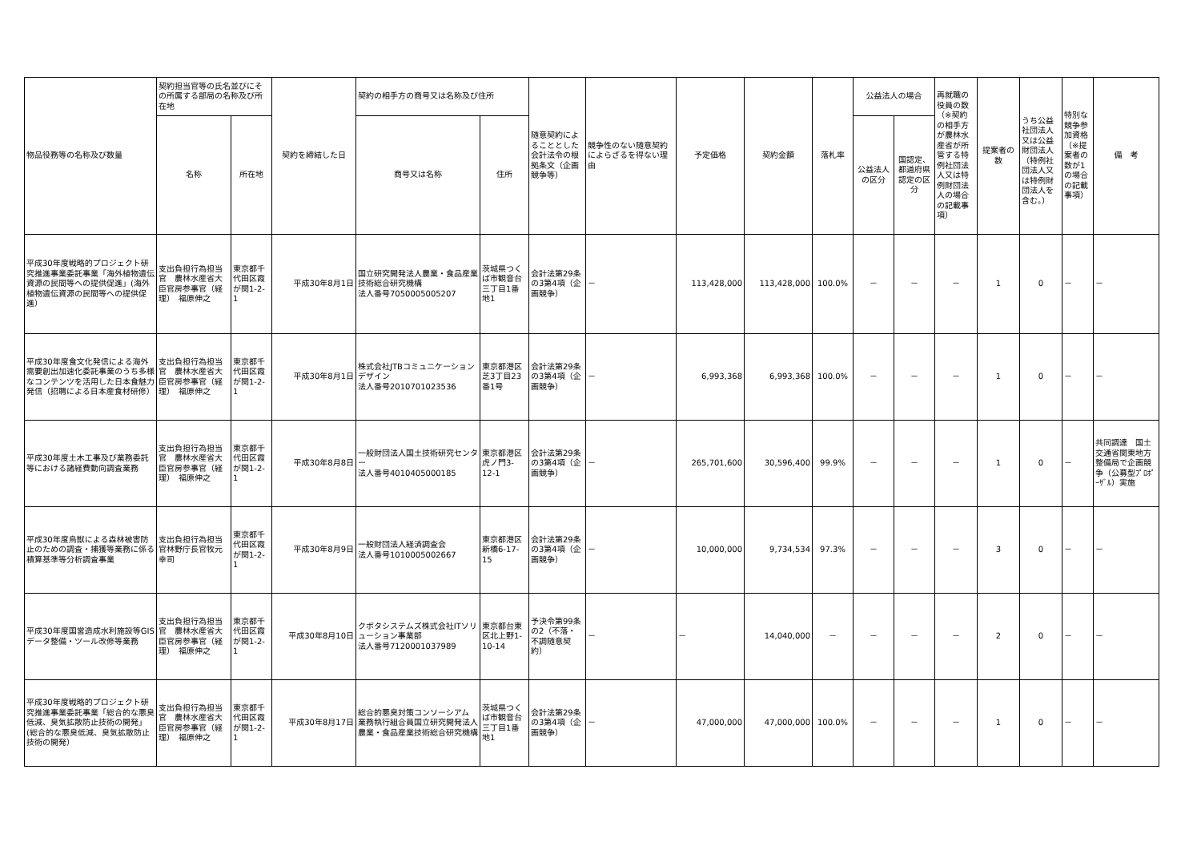| 物品役務等の名称及び数量 | 契約担当官等の氏名並びにその所属する部局の名称及び所在地 | | 契約を締結した日 | 契約の相手方の商号又は名称及び住所 | | 随意契約によることとした会計法令の根拠条文（企画競争等） | 競争性のない随意契約によらざるを得ない理由 | 予定価格 | 契約金額 | 落札率 | 公益法人の場合 | | 再就職の役員の数（※契約の相手方が農林水産省が所管する特例社団法人又は特例財団法人の場合の記載事項） | 提案者の数 | うち公益社団法人又は公益財団法人（特例社団法人又は特例財団法人を含む。） | 特別な競争参加資格（※提案者の数が1の場合の記載事項） | 備 考 |
| --- | --- | --- | --- | --- | --- | --- | --- | --- | --- | --- | --- | --- | --- | --- | --- | --- | --- |
| | 名称 | 所在地 | | 商号又は名称 | 住所 | | | | | | 公益法人の区分 | 国認定、都道府県認定の区分 | | | | | |
| 平成30年度戦略的プロジェクト研究推進事業委託事業「海外植物遺伝資源の民間等への提供促進」(海外植物遺伝資源の民間等への提供促進） | 支出負担行為担当官 農林水産省大臣官房参事官（経理） 福原伸之 | 東京都千代田区霞が関1-2-1 | 平成30年8月1日 | 国立研究開発法人農業・食品産業技術総合研究機構 法人番号7050005005207 | 茨城県つくば市観音台三丁目1番地1 | 会計法第29条の3第4項（企画競争） | － | 113,428,000 | 113,428,000 | 100.0% | － | － | － | 1 | 0 | － | － |
| 平成30年度食文化発信による海外需要創出加速化委託事業のうち多様なコンテンツを活用した日本食魅力発信（招聘による日本産食材研修） | 支出負担行為担当官 農林水産省大臣官房参事官（経理） 福原伸之 | 東京都千代田区霞が関1-2-1 | 平成30年8月1日 | 株式会社JTBコミュニケーションデザイン 法人番号2010701023536 | 東京都港区芝3丁目23番1号 | 会計法第29条の3第4項（企画競争） | － | 6,993,368 | 6,993,368 | 100.0% | － | － | － | 1 | 0 | － | － |
| 平成30年度土木工事及び業務委託等における諸経費動向調査業務 | 支出負担行為担当官 農林水産省大臣官房参事官（経理） 福原伸之 | 東京都千代田区霞が関1-2-1 | 平成30年8月8日 | 一般財団法人国土技術研究センター 法人番号4010405000185 | 東京都港区虎ノ門3-12-1 | 会計法第29条の3第4項（企画競争） | － | 265,701,600 | 30,596,400 | 99.9% | － | － | － | 1 | 0 | － | 共同調達 国土交通省関東地方整備局で企画競争（公募型ﾌﾟﾛﾎﾟｰｻﾞﾙ）実施 |
| 平成30年度鳥獣による森林被害防止のための調査・捕獲等業務に係る積算基準等分析調査事業 | 支出負担行為担当官林野庁長官牧元幸司 | 東京都千代田区霞が関1-2-1 | 平成30年8月9日 | 一般財団法人経済調査会 法人番号1010005002667 | 東京都港区新橋6-17-15 | 会計法第29条の3第4項（企画競争） | － | 10,000,000 | 9,734,534 | 97.3% | － | － | － | 3 | 0 | － | － |
| 平成30年度国営造成水利施設等GISデータ整備・ツール改修等業務 | 支出負担行為担当官 農林水産省大臣官房参事官（経理） 福原伸之 | 東京都千代田区霞が関1-2-1 | 平成30年8月10日 | クボタシステムズ株式会社ITソリューション事業部 法人番号7120001037989 | 東京都台東区北上野1-10-14 | 予決令第99条の2（不落・不調随意契約） | － | － | 14,040,000 | － | － | － | － | 2 | 0 | － | － |
| 平成30年度戦略的プロジェクト研究推進事業委託事業「総合的な悪臭低減、臭気拡散防止技術の開発」(総合的な悪臭低減、臭気拡散防止技術の開発） | 支出負担行為担当官 農林水産省大臣官房参事官（経理） 福原伸之 | 東京都千代田区霞が関1-2-1 | 平成30年8月17日 | 総合的悪臭対策コンソーシアム 業務執行組合員国立研究開発法人農業・食品産業技術総合研究機構 | 茨城県つくば市観音台三丁目1番地1 | 会計法第29条の3第4項（企画競争） | － | 47,000,000 | 47,000,000 | 100.0% | － | － | － | 1 | 0 | － | － |